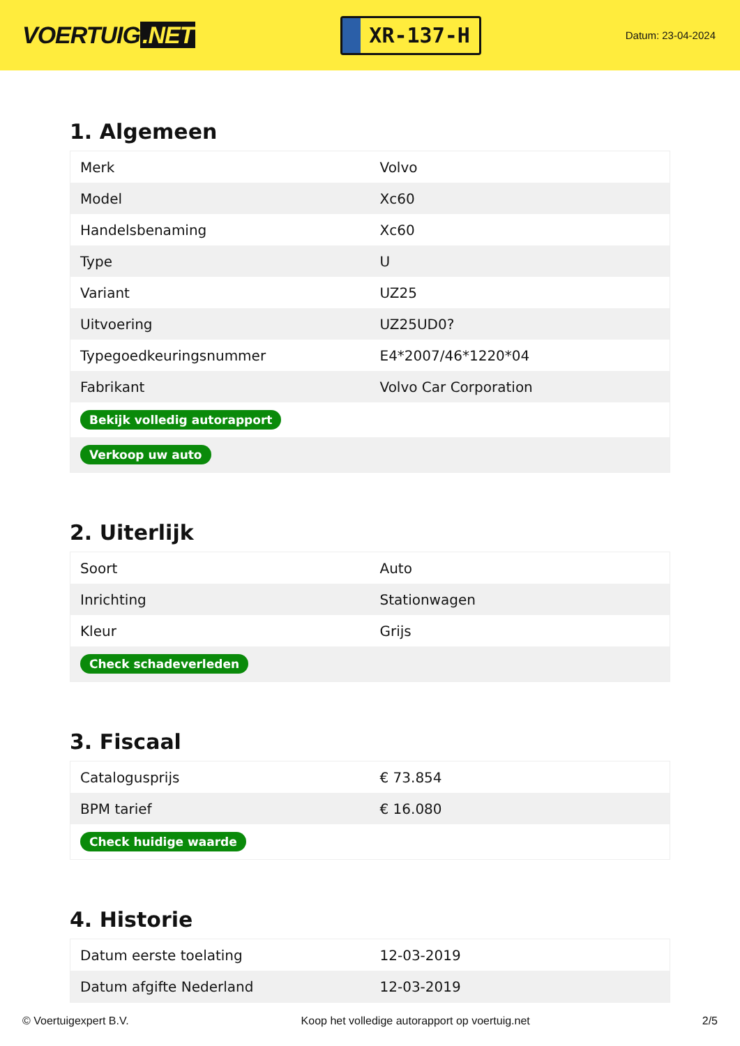VOERTUIG.NET
XR-137-H
Datum: 23-04-2024
1. Algemeen
| Merk | Volvo |
| Model | Xc60 |
| Handelsbenaming | Xc60 |
| Type | U |
| Variant | UZ25 |
| Uitvoering | UZ25UD0? |
| Typegoedkeuringsnummer | E4*2007/46*1220*04 |
| Fabrikant | Volvo Car Corporation |
| Bekijk volledig autorapport | |
| Verkoop uw auto | |
2. Uiterlijk
| Soort | Auto |
| Inrichting | Stationwagen |
| Kleur | Grijs |
| Check schadeverleden | |
3. Fiscaal
| Catalogusprijs | € 73.854 |
| BPM tarief | € 16.080 |
| Check huidige waarde | |
4. Historie
| Datum eerste toelating | 12-03-2019 |
| Datum afgifte Nederland | 12-03-2019 |
© Voertuigexpert B.V. Koop het volledige autorapport op voertuig.net 2/5